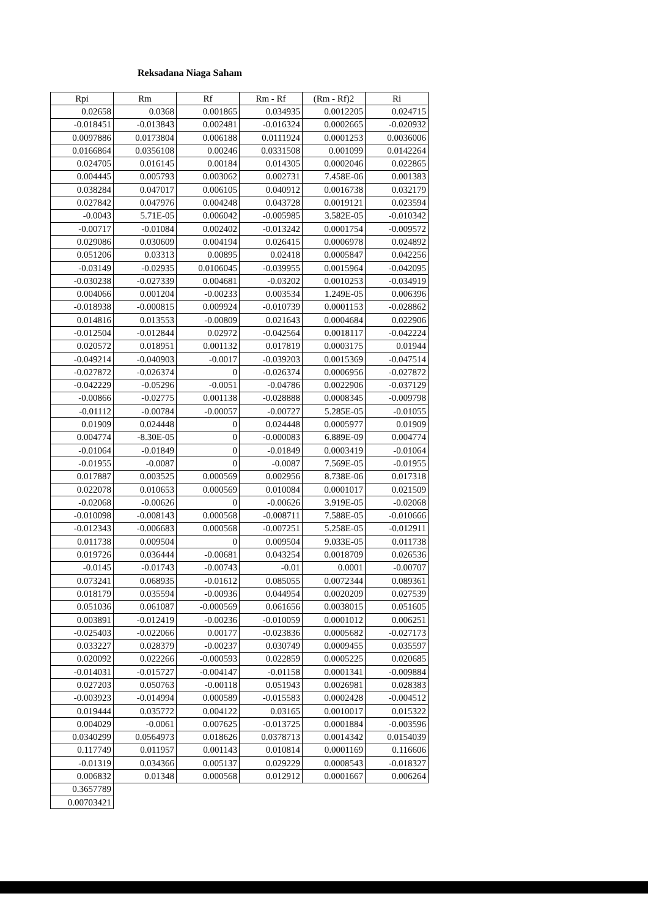Reksadana Niaga Saham
| Rpi | Rm | Rf | Rm - Rf | (Rm - Rf)2 | Ri |
| --- | --- | --- | --- | --- | --- |
| 0.02658 | 0.0368 | 0.001865 | 0.034935 | 0.0012205 | 0.024715 |
| -0.018451 | -0.013843 | 0.002481 | -0.016324 | 0.0002665 | -0.020932 |
| 0.0097886 | 0.0173804 | 0.006188 | 0.0111924 | 0.0001253 | 0.0036006 |
| 0.0166864 | 0.0356108 | 0.00246 | 0.0331508 | 0.001099 | 0.0142264 |
| 0.024705 | 0.016145 | 0.00184 | 0.014305 | 0.0002046 | 0.022865 |
| 0.004445 | 0.005793 | 0.003062 | 0.002731 | 7.458E-06 | 0.001383 |
| 0.038284 | 0.047017 | 0.006105 | 0.040912 | 0.0016738 | 0.032179 |
| 0.027842 | 0.047976 | 0.004248 | 0.043728 | 0.0019121 | 0.023594 |
| -0.0043 | 5.71E-05 | 0.006042 | -0.005985 | 3.582E-05 | -0.010342 |
| -0.00717 | -0.01084 | 0.002402 | -0.013242 | 0.0001754 | -0.009572 |
| 0.029086 | 0.030609 | 0.004194 | 0.026415 | 0.0006978 | 0.024892 |
| 0.051206 | 0.03313 | 0.00895 | 0.02418 | 0.0005847 | 0.042256 |
| -0.03149 | -0.02935 | 0.0106045 | -0.039955 | 0.0015964 | -0.042095 |
| -0.030238 | -0.027339 | 0.004681 | -0.03202 | 0.0010253 | -0.034919 |
| 0.004066 | 0.001204 | -0.00233 | 0.003534 | 1.249E-05 | 0.006396 |
| -0.018938 | -0.000815 | 0.009924 | -0.010739 | 0.0001153 | -0.028862 |
| 0.014816 | 0.013553 | -0.00809 | 0.021643 | 0.0004684 | 0.022906 |
| -0.012504 | -0.012844 | 0.02972 | -0.042564 | 0.0018117 | -0.042224 |
| 0.020572 | 0.018951 | 0.001132 | 0.017819 | 0.0003175 | 0.01944 |
| -0.049214 | -0.040903 | -0.0017 | -0.039203 | 0.0015369 | -0.047514 |
| -0.027872 | -0.026374 | 0 | -0.026374 | 0.0006956 | -0.027872 |
| -0.042229 | -0.05296 | -0.0051 | -0.04786 | 0.0022906 | -0.037129 |
| -0.00866 | -0.02775 | 0.001138 | -0.028888 | 0.0008345 | -0.009798 |
| -0.01112 | -0.00784 | -0.00057 | -0.00727 | 5.285E-05 | -0.01055 |
| 0.01909 | 0.024448 | 0 | 0.024448 | 0.0005977 | 0.01909 |
| 0.004774 | -8.30E-05 | 0 | -0.000083 | 6.889E-09 | 0.004774 |
| -0.01064 | -0.01849 | 0 | -0.01849 | 0.0003419 | -0.01064 |
| -0.01955 | -0.0087 | 0 | -0.0087 | 7.569E-05 | -0.01955 |
| 0.017887 | 0.003525 | 0.000569 | 0.002956 | 8.738E-06 | 0.017318 |
| 0.022078 | 0.010653 | 0.000569 | 0.010084 | 0.0001017 | 0.021509 |
| -0.02068 | -0.00626 | 0 | -0.00626 | 3.919E-05 | -0.02068 |
| -0.010098 | -0.008143 | 0.000568 | -0.008711 | 7.588E-05 | -0.010666 |
| -0.012343 | -0.006683 | 0.000568 | -0.007251 | 5.258E-05 | -0.012911 |
| 0.011738 | 0.009504 | 0 | 0.009504 | 9.033E-05 | 0.011738 |
| 0.019726 | 0.036444 | -0.00681 | 0.043254 | 0.0018709 | 0.026536 |
| -0.0145 | -0.01743 | -0.00743 | -0.01 | 0.0001 | -0.00707 |
| 0.073241 | 0.068935 | -0.01612 | 0.085055 | 0.0072344 | 0.089361 |
| 0.018179 | 0.035594 | -0.00936 | 0.044954 | 0.0020209 | 0.027539 |
| 0.051036 | 0.061087 | -0.000569 | 0.061656 | 0.0038015 | 0.051605 |
| 0.003891 | -0.012419 | -0.00236 | -0.010059 | 0.0001012 | 0.006251 |
| -0.025403 | -0.022066 | 0.00177 | -0.023836 | 0.0005682 | -0.027173 |
| 0.033227 | 0.028379 | -0.00237 | 0.030749 | 0.0009455 | 0.035597 |
| 0.020092 | 0.022266 | -0.000593 | 0.022859 | 0.0005225 | 0.020685 |
| -0.014031 | -0.015727 | -0.004147 | -0.01158 | 0.0001341 | -0.009884 |
| 0.027203 | 0.050763 | -0.00118 | 0.051943 | 0.0026981 | 0.028383 |
| -0.003923 | -0.014994 | 0.000589 | -0.015583 | 0.0002428 | -0.004512 |
| 0.019444 | 0.035772 | 0.004122 | 0.03165 | 0.0010017 | 0.015322 |
| 0.004029 | -0.0061 | 0.007625 | -0.013725 | 0.0001884 | -0.003596 |
| 0.0340299 | 0.0564973 | 0.018626 | 0.0378713 | 0.0014342 | 0.0154039 |
| 0.117749 | 0.011957 | 0.001143 | 0.010814 | 0.0001169 | 0.116606 |
| -0.01319 | 0.034366 | 0.005137 | 0.029229 | 0.0008543 | -0.018327 |
| 0.006832 | 0.01348 | 0.000568 | 0.012912 | 0.0001667 | 0.006264 |
| 0.3657789 | | | | | |
| 0.00703421 | | | | | |